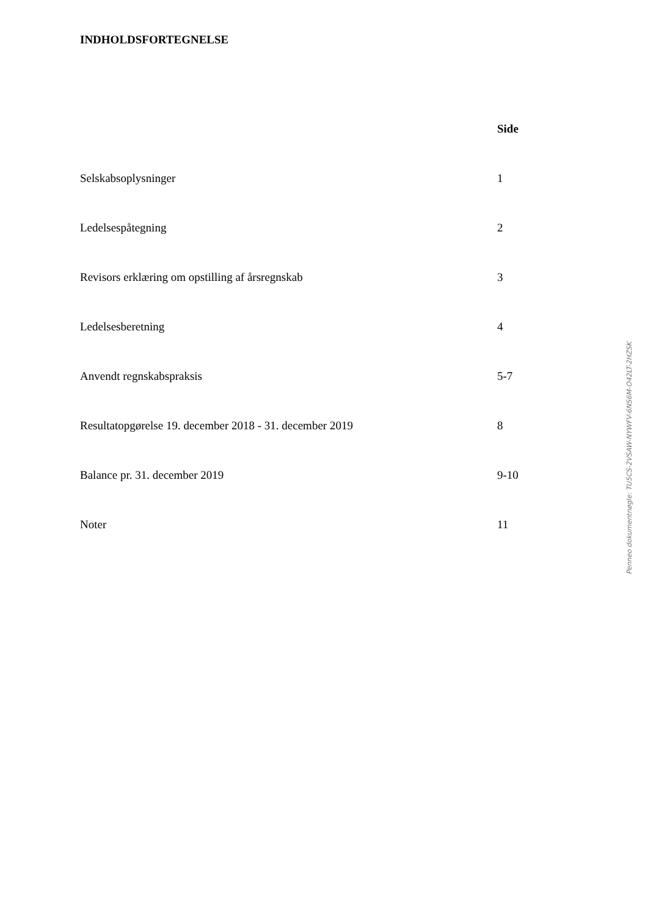INDHOLDSFORTEGNELSE
| | Side |
| --- | --- |
| Selskabsoplysninger | 1 |
| Ledelsespåtegning | 2 |
| Revisors erklæring om opstilling af årsregnskab | 3 |
| Ledelsesberetning | 4 |
| Anvendt regnskabspraksis | 5-7 |
| Resultatopgørelse 19. december 2018 - 31. december 2019 | 8 |
| Balance pr. 31. december 2019 | 9-10 |
| Noter | 11 |
Penneo dokumentnøgle: TU5CS-2VSAW-NYWFV-6NS6M-O42LT-2HZSK